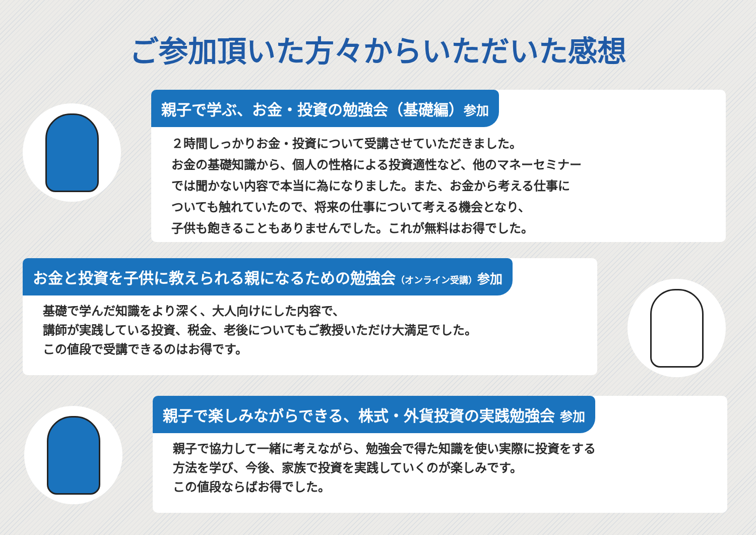ご参加頂いた方々からいただいた感想
親子で学ぶ、お金・投資の勉強会（基礎編）参加
２時間しっかりお金・投資について受講させていただきました。
お金の基礎知識から、個人の性格による投資適性など、他のマネーセミナー
では聞かない内容で本当に為になりました。また、お金から考える仕事に
ついても触れていたので、将来の仕事について考える機会となり、
子供も飽きることもありませんでした。これが無料はお得でした。
お金と投資を子供に教えられる親になるための勉強会（オンライン受講）参加
基礎で学んだ知識をより深く、大人向けにした内容で、
講師が実践している投資、税金、老後についてもご教授いただけ大満足でした。
この値段で受講できるのはお得です。
親子で楽しみながらできる、株式・外貨投資の実践勉強会 参加
親子で協力して一緒に考えながら、勉強会で得た知識を使い実際に投資をする
方法を学び、今後、家族で投資を実践していくのが楽しみです。
この値段ならばお得でした。